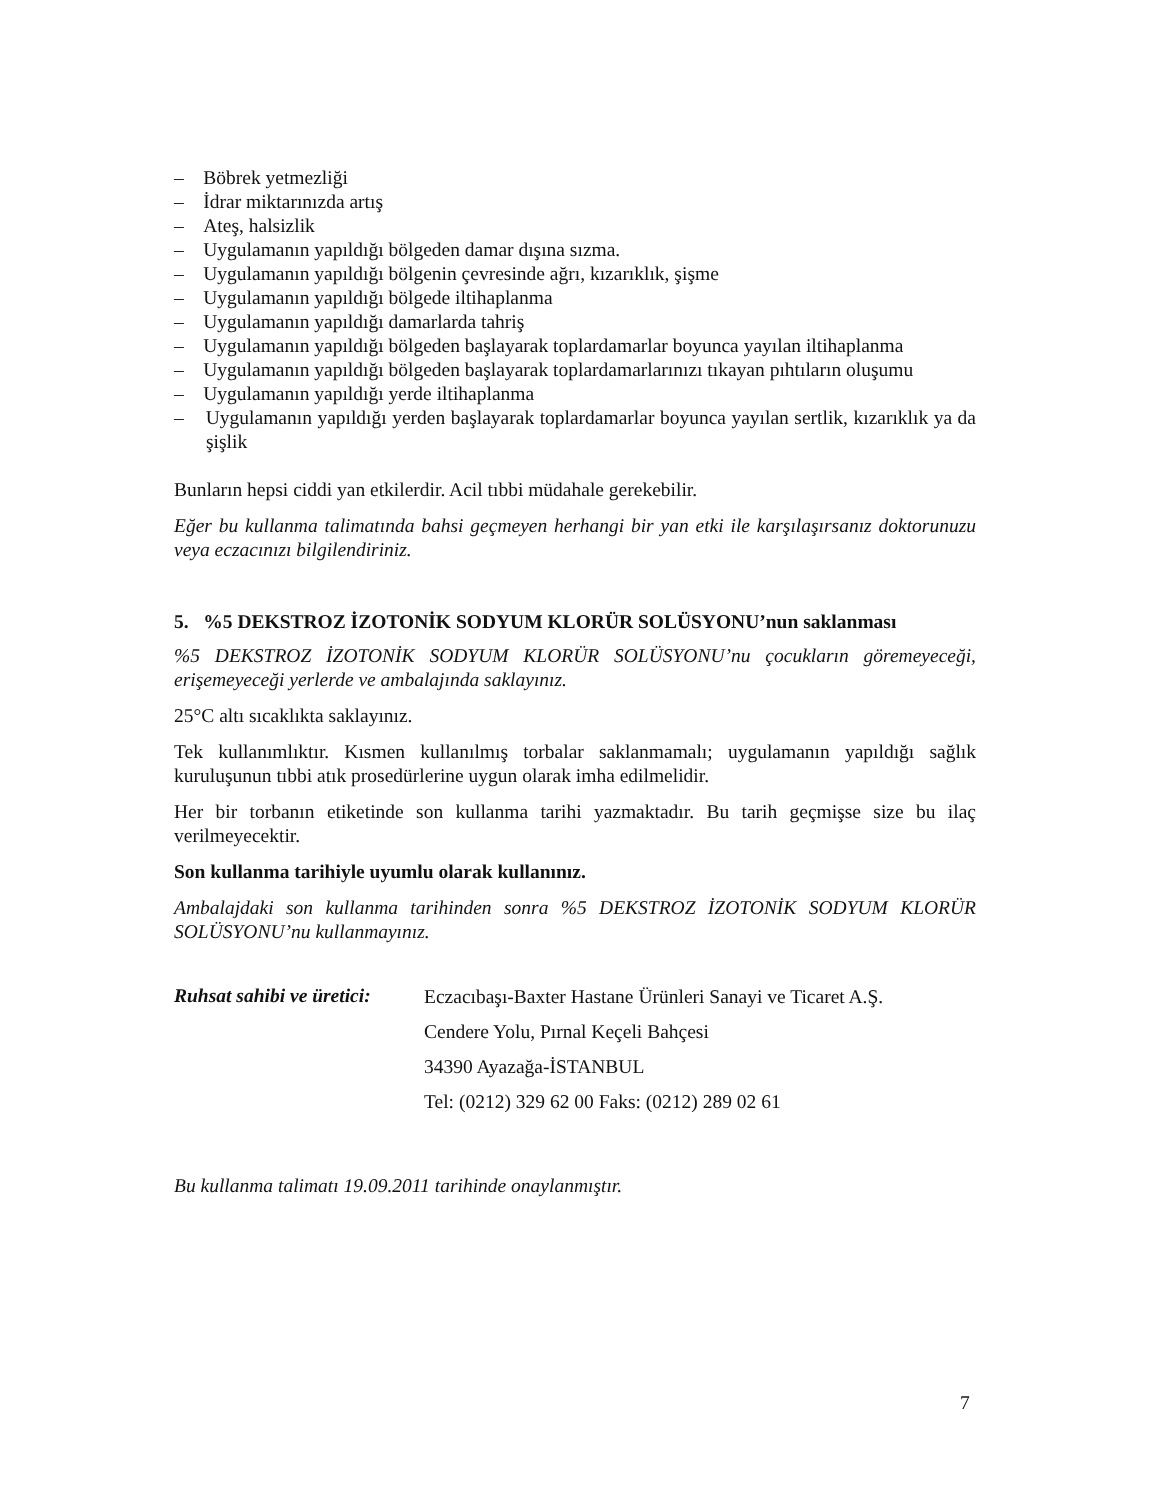– Böbrek yetmezliği
– İdrar miktarınızda artış
– Ateş, halsizlik
– Uygulamanın yapıldığı bölgeden damar dışına sızma.
– Uygulamanın yapıldığı bölgenin çevresinde ağrı, kızarıklık, şişme
– Uygulamanın yapıldığı bölgede iltihaplanma
– Uygulamanın yapıldığı damarlarda tahriş
– Uygulamanın yapıldığı bölgeden başlayarak toplardamarlar boyunca yayılan iltihaplanma
– Uygulamanın yapıldığı bölgeden başlayarak toplardamarlarınızı tıkayan pıhtıların oluşumu
– Uygulamanın yapıldığı yerde iltihaplanma
– Uygulamanın yapıldığı yerden başlayarak toplardamarlar boyunca yayılan sertlik, kızarıklık ya da şişlik
Bunların hepsi ciddi yan etkilerdir. Acil tıbbi müdahale gerekebilir.
Eğer bu kullanma talimatında bahsi geçmeyen herhangi bir yan etki ile karşılaşırsanız doktorunuzu veya eczacınızı bilgilendiriniz.
5. %5 DEKSTROZ İZOTONİK SODYUM KLORÜR SOLÜSYONU’nun saklanması
%5 DEKSTROZ İZOTONİK SODYUM KLORÜR SOLÜSYONU’nu çocukların göremeyeceği, erişemeyeceği yerlerde ve ambalajında saklayınız.
25°C altı sıcaklıkta saklayınız.
Tek kullanımlıktır. Kısmen kullanılmış torbalar saklanmamalı; uygulamanın yapıldığı sağlık kuruluşunun tıbbi atık prosedürlerine uygun olarak imha edilmelidir.
Her bir torbanın etiketinde son kullanma tarihi yazmaktadır. Bu tarih geçmişse size bu ilaç verilmeyecektir.
Son kullanma tarihiyle uyumlu olarak kullanınız.
Ambalajdaki son kullanma tarihinden sonra %5 DEKSTROZ İZOTONİK SODYUM KLORÜR SOLÜSYONU’nu kullanmayınız.
Ruhsat sahibi ve üretici:
Eczacıbaşı-Baxter Hastane Ürünleri Sanayi ve Ticaret A.Ş.
Cendere Yolu, Pırnal Keçeli Bahçesi
34390 Ayazağa-İSTANBUL
Tel: (0212) 329 62 00 Faks: (0212) 289 02 61
Bu kullanma talimatı 19.09.2011 tarihinde onaylanmıştır.
7